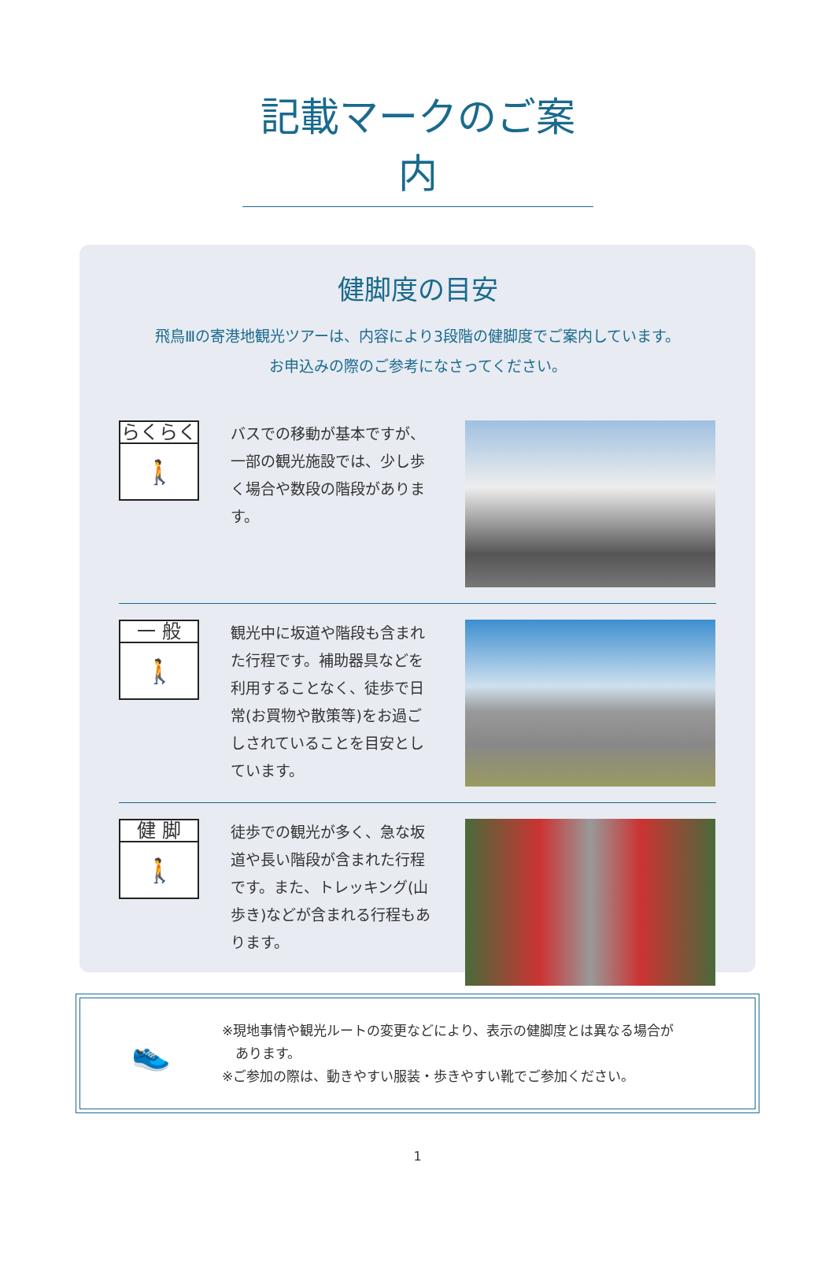記載マークのご案内
健脚度の目安
飛鳥Ⅲの寄港地観光ツアーは、内容により3段階の健脚度でご案内しています。
お申込みの際のご参考になさってください。
らくらく
🚶
バスでの移動が基本ですが、一部の観光施設では、少し歩く場合や数段の階段があります。
一 般
🚶
観光中に坂道や階段も含まれた行程です。補助器具などを利用することなく、徒歩で日常(お買物や散策等)をお過ごしされていることを目安としています。
健 脚
🚶
徒歩での観光が多く、急な坂道や長い階段が含まれた行程です。また、トレッキング(山歩き)などが含まれる行程もあります。
👟
※現地事情や観光ルートの変更などにより、表示の健脚度とは異なる場合が
　あります。
※ご参加の際は、動きやすい服装・歩きやすい靴でご参加ください。
1